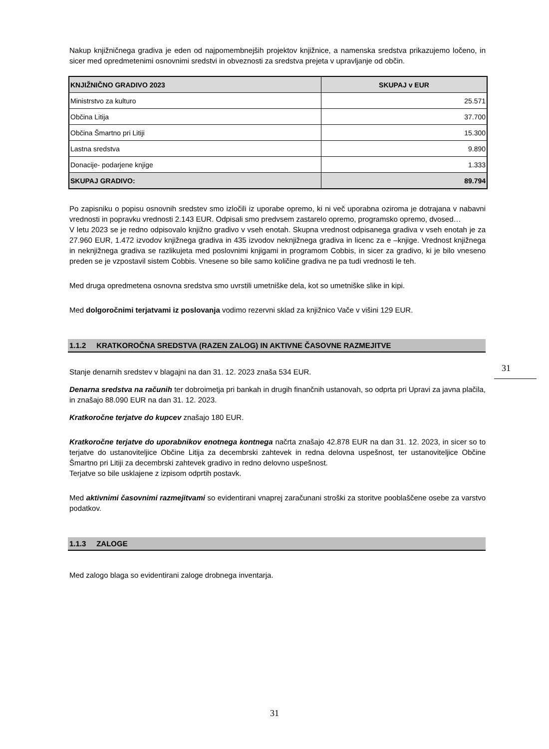Nakup knjižničnega gradiva je eden od najpomembnejših projektov knjižnice, a namenska sredstva prikazujemo ločeno, in sicer med opredmetenimi osnovnimi sredstvi in obveznosti za sredstva prejeta v upravljanje od občin.
| KNJIŽNIČNO GRADIVO 2023 | SKUPAJ v EUR |
| --- | --- |
| Ministrstvo za kulturo | 25.571 |
| Občina Litija | 37.700 |
| Občina Šmartno pri Litiji | 15.300 |
| Lastna sredstva | 9.890 |
| Donacije- podarjene knjige | 1.333 |
| SKUPAJ GRADIVO: | 89.794 |
Po zapisniku o popisu osnovnih sredstev smo izločili iz uporabe opremo, ki ni več uporabna oziroma je dotrajana v nabavni vrednosti in popravku vrednosti 2.143 EUR. Odpisali smo predvsem zastarelo opremo, programsko opremo, dvosed…
V letu 2023 se je redno odpisovalo knjižno gradivo v vseh enotah. Skupna vrednost odpisanega gradiva v vseh enotah je za 27.960 EUR, 1.472 izvodov knjižnega gradiva in 435 izvodov neknjižnega gradiva in licenc za e –knjige. Vrednost knjižnega in neknjižnega gradiva se razlikujeta med poslovnimi knjigami in programom Cobbis, in sicer za gradivo, ki je bilo vneseno preden se je vzpostavil sistem Cobbis. Vnesene so bile samo količine gradiva ne pa tudi vrednosti le teh.
Med druga opredmetena osnovna sredstva smo uvrstili umetniške dela, kot so umetniške slike in kipi.
Med dolgoročnimi terjatvami iz poslovanja vodimo rezervni sklad za knjižnico Vače v višini 129 EUR.
1.1.2 KRATKOROČNA SREDSTVA (RAZEN ZALOG) IN AKTIVNE ČASOVNE RAZMEJITVE
Stanje denarnih sredstev v blagajni na dan 31. 12. 2023 znaša 534 EUR.
Denarna sredstva na računih ter dobroimetja pri bankah in drugih finančnih ustanovah, so odprta pri Upravi za javna plačila, in znašajo 88.090 EUR na dan 31. 12. 2023.
Kratkoročne terjatve do kupcev znašajo 180 EUR.
Kratkoročne terjatve do uporabnikov enotnega kontnega načrta znašajo 42.878 EUR na dan 31. 12. 2023, in sicer so to terjatve do ustanoviteljice Občine Litija za decembrski zahtevek in redna delovna uspešnost, ter ustanoviteljice Občine Šmartno pri Litiji za decembrski zahtevek gradivo in redno delovno uspešnost.
Terjatve so bile usklajene z izpisom odprtih postavk.
Med aktivnimi časovnimi razmejitvami so evidentirani vnaprej zaračunani stroški za storitve pooblaščene osebe za varstvo podatkov.
1.1.3 ZALOGE
Med zalogo blaga so evidentirani zaloge drobnega inventarja.
31
31